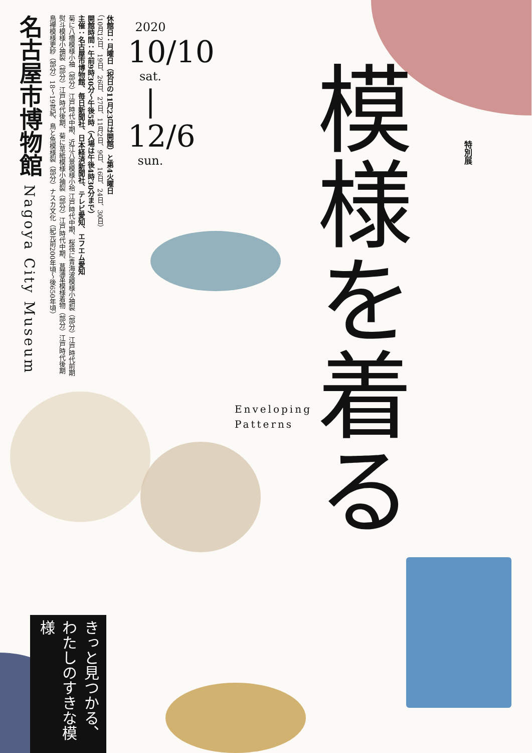名古屋市博物館 Nagoya City Museum
休館日：月曜日（祝日の11月23日は開館）と第4火曜日
（10月12日、19日、26日、27日、11月2日、9日、16日、24日、30日）
開館時間：午前9時30分～午後5時（入場は午後4時30分まで）
主催：名古屋市博物館、毎日新聞社、日本経済新聞社、テレビ愛知、エフエム愛知
菊に八橋模様小袖（部分）江戸時代中期、近江八景模様小袷 江戸時代中期、桜筏に青海波模様小袖裂（部分）江戸時代前期
熨斗模様小袖裂（部分）江戸時代後期、菊に草紙模様小袖裂（部分）江戸時代中期、菖蒲革模様着物（部分）江戸時代後期
鳥襷模様更紗（部分）18～19世紀、鳥と魚模様裂（部分）ナスカ文化（紀元前200年頃～後650年頃）
2020
10/10
sat.
|
12/6
sun.
特別展
模様を着る
Enveloping
Patterns
きっと見つかる、わたしのすきな模様